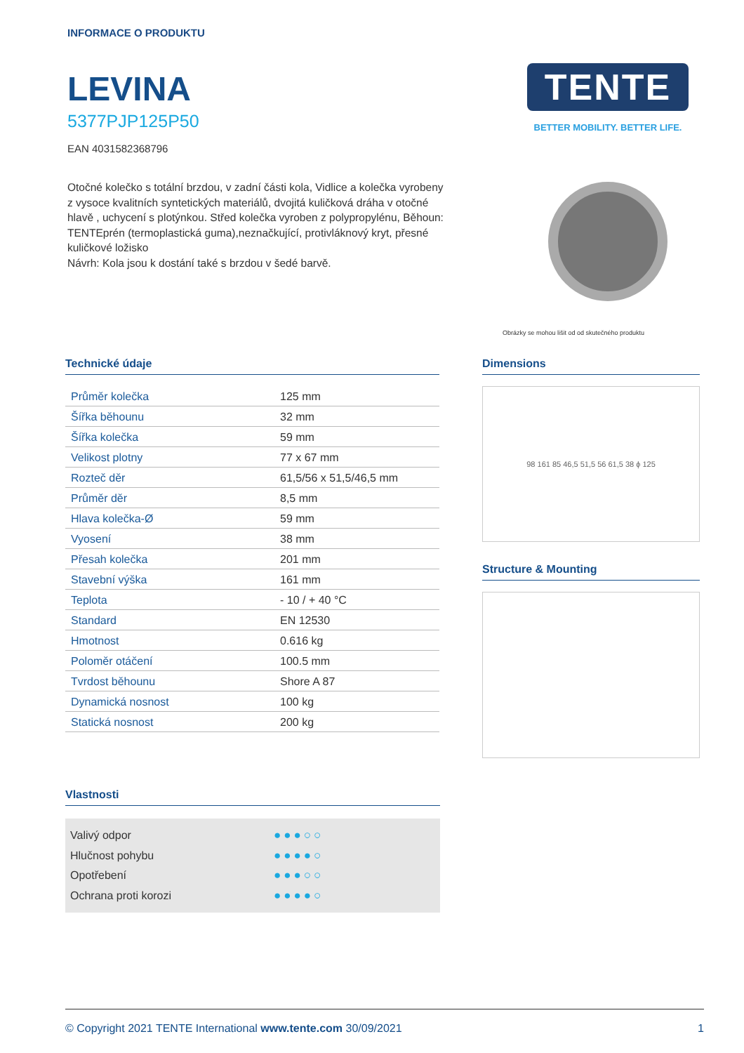INFORMACE O PRODUKTU
LEVINA
5377PJP125P50
EAN 4031582368796
Otočné kolečko s totální brzdou, v zadní části kola, Vidlice a kolečka vyrobeny z vysoce kvalitních syntetických materiálů, dvojitá kuličková dráha v otočné hlavě , uchycení s plotýnkou. Střed kolečka vyroben z polypropylénu, Běhoun: TENTEprén (termoplastická guma),neznačkující, protivláknový kryt, přesné kuličkové ložisko
Návrh: Kola jsou k dostání také s brzdou v šedé barvě.
TENTE
BETTER MOBILITY. BETTER LIFE.
Obrázky se mohou lišit od od skutečného produktu
Technické údaje
| Průměr kolečka | 125 mm |
| Šířka běhounu | 32 mm |
| Šířka kolečka | 59 mm |
| Velikost plotny | 77 x 67 mm |
| Rozteč děr | 61,5/56 x 51,5/46,5 mm |
| Průměr děr | 8,5 mm |
| Hlava kolečka-Ø | 59 mm |
| Vyosení | 38 mm |
| Přesah kolečka | 201 mm |
| Stavební výška | 161 mm |
| Teplota | - 10 / + 40 °C |
| Standard | EN 12530 |
| Hmotnost | 0.616 kg |
| Poloměr otáčení | 100.5 mm |
| Tvrdost běhounu | Shore A 87 |
| Dynamická nosnost | 100 kg |
| Statická nosnost | 200 kg |
Vlastnosti
Valivý odpor ●●●○○
Hlučnost pohybu ●●●●○
Opotřebení ●●●○○
Ochrana proti korozi ●●●●○
Dimensions
98 161 85 46,5 51,5 56 61,5 38 ϕ 125
Structure & Mounting
© Copyright 2021 TENTE International www.tente.com 30/09/2021 1